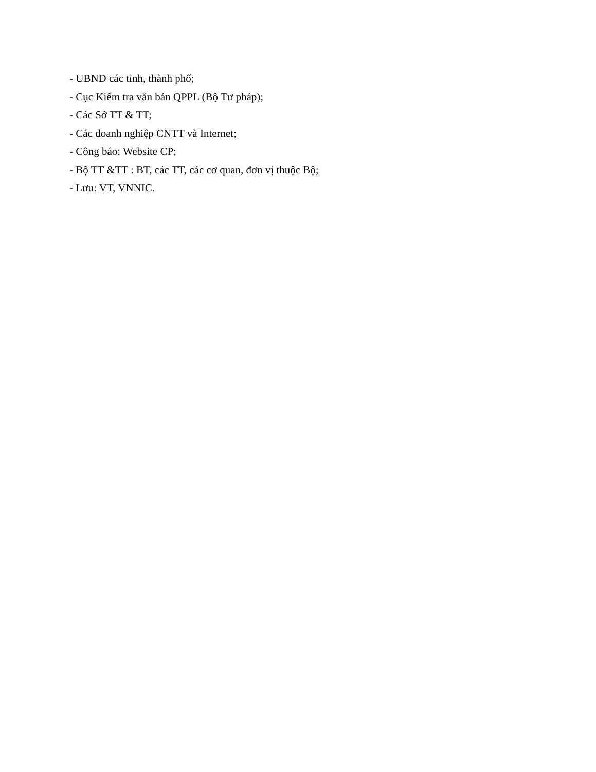- UBND các tỉnh, thành phố;
- Cục Kiểm tra văn bản QPPL (Bộ Tư pháp);
- Các Sở TT & TT;
- Các doanh nghiệp CNTT và Internet;
- Công báo; Website CP;
- Bộ TT &TT : BT, các TT, các cơ quan, đơn vị thuộc Bộ;
- Lưu: VT, VNNIC.